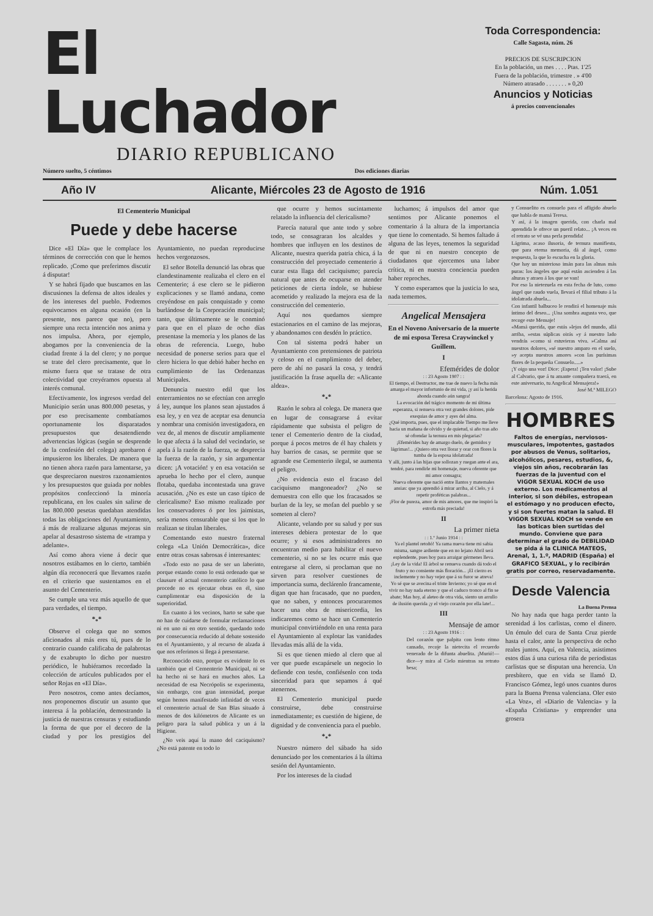El Luchador
DIARIO REPUBLICANO
Número suelto, 5 céntimos Dos ediciones diarias
Toda Correspondencia:
Calle Sagasta, núm. 26
PRECIOS DE SUSCRIPCION
En la población, un mes . . . . Ptas. 1'25
Fuera de la población, trimestre . » 4'00
Número atrasado . . . . . . . » 0,20
Anuncios y Noticias
á precios convencionales
Año IV Alicante, Miércoles 23 de Agosto de 1916 Núm. 1.051
El Cementerio Municipal
Puede y debe hacerse
Dice «El Día» que le complace los términos de corrección con que le hemos replicado. ¡Como que preferimos discutir á disputar!
Y se habrá fijado que buscamos en las discusiones la defensa de altos ideales y de los intereses del pueblo. Podremos equivocarnos en alguna ocasión (en la presente, nos parece que no), pero siempre una recta intención nos anima y nos impulsa. Ahora, por ejemplo, abogamos por la conveniencia de la ciudad frente á la del clero; y no porque se trate del clero precisamente, que lo mismo fuera que se tratase de otra colectividad que creyéramos opuesta al interés comunal.
Efectivamente, los ingresos verdad del Municipio serán unas 800.000 pesetas, y por eso precisamente combatíamos oportunamente los disparatados presupuestos que desatendiendo advertencias lógicas (según se desprende de la confesión del colega) aprobaron é impusieron los liberales. De manera que no tienen ahora razón para lamentarse, ya que despreciaron nuestros razonamientos y los presupuestos que guiada por nobles propósitos confeccionó la minoría republicana, en los cuales sin salirse de las 800.000 pesetas quedaban atendidas todas las obligaciones del Ayuntamiento, á más de realizarse algunas mejoras sin apelar al desastroso sistema de «trampa y adelante».
Así como ahora viene á decir que nosotros estábamos en lo cierto, también algún día reconocerá que llevamos razón en el criterio que sustentamos en el asunto del Cementerio.
Se cumple una vez más aquello de que para verdades, el tiempo.
*<sub>*</sub>*
Observe el colega que no somos aficionados al más eres tú, pues de lo contrario cuando calificaba de palabrotas y de exabrupto lo dicho por nuestro periódico, le hubiéramos recordado la colección de artículos publicados por el señor Rojas en «El Día».
Pero nosotros, como antes decíamos, nos proponemos discutir un asunto que interesa á la población, demostrando la justicia de nuestras censuras y estudiando la forma de que por el decoro de la ciudad y por los prestigios del Ayuntamiento, no puedan reproducirse hechos vergonzosos.
El señor Botella denunció las obras que clandestinamente realizaba el clero en el Cementerio; á ese clero se le pidieron explicaciones y se llamó andana, como creyéndose en país conquistado y como burlándose de la Corporación municipal; tanto, que últimamente se le conminó para que en el plazo de ocho días presentase la memoria y los planos de las obras de referencia. Luego, hubo necesidad de ponerse serios para que el clero hiciera lo que debió haber hecho en cumplimiento de las Ordenanzas Municipales.
Denuncia nuestro edil que los enterramientos no se efectúan con arreglo á ley, aunque los planos sean ajustados á esa ley, y en vez de aceptar esa denuncia y nombrar una comisión investigadora, en vez de, al menos de discutir ampliamente lo que afecta á la salud del vecindario, se apela á la razón de la fuerza, se desprecia la fuerza de la razón, y sin argumentar dicen: ¡A votación! y en esa votación se aprueba lo hecho por el clero, aunque flotaba, quedaba incontestada una grave acusación. ¿No es este un caso típico de clericalismo? Eso mismo realizado por los conservadores ó por los jaimistas, sería menos censurable que si los que lo realizan se titulan liberales.
Comentando esto nuestro fraternal colega «La Unión Democrática», dice entre otras cosas sabrosas é interesantes:
«Todo esto no pasa de ser un laberinto, porque estando como lo está ordenado que se clausure el actual cementerio católico lo que procede no es ejecutar obras en él, sino cumplimentar esa disposición de la superioridad.
En cuanto á los vecinos, harto se sabe que no han de cuidarse de formular reclamaciones ni en uno ni en otro sentido, quedando todo por consecuencia reducido al debate sostenido en el Ayuntamiento, y al recurso de alzada á que nos referimos si llega á presentarse.
Reconocido esto, porque es evidente lo es también que el Cementerio Municipal, ni se ha hecho ni se hará en muchos años. La necesidad de esa Necrópolis se experimenta, sin embargo, con gran intensidad, porque según hemos manifestado infinidad de veces el cementerio actual de San Blas situado á menos de dos kilómetros de Alicante es un peligro para la salud pública y un á la Higiene.
¿No veis aquí la mano del caciquismo? ¿No está patente en todo lo
que ocurre y hemos sucintamente relatado la influencia del clericalismo?
Parecía natural que ante todo y sobre todo, se consagraran los alcaldes y hombres que influyen en los destinos de Alicante, nuestra querida patria chica, á la construcción del proyectado cementerio á curar esta llaga del caciquismo; parecía natural que antes de ocuparse en atender peticiones de cierta índole, se hubiese acometido y realizado la mejora esa de la construcción del cementerio.
Aquí nos quedamos siempre estacionarios en el camino de las mejoras, y abandonamos con desdén lo práctico.
Con tal sistema podrá haber un Ayuntamiento con pretensiones de patriota y celoso en el cumplimiento del deber, pero de ahí no pasará la cosa, y tendrá justificación la frase aquella de: «Alicante aldea».
*<sub>*</sub>*
Razón le sobra al colega. De manera que en lugar de consagrarse á evitar rápidamente que subsista el peligro de tener el Cementerio dentro de la ciudad, porque á pocos metros de él hay chalets y hay barrios de casas, se permite que se agrande ese Cementerio ilegal, se aumenta el peligro.
¿No evidencia esto el fracaso del caciquismo mangoneador? ¿No se demuestra con ello que los fracasados se burlan de la ley, se mofan del pueblo y se someten al clero?
Alicante, velando por su salud y por sus intereses debiera protestar de lo que ocurre; y si esos administradores no encuentran medio para habilitar el nuevo cementerio, si no se les ocurre más que entregarse al clero, si proclaman que no sirven para resolver cuestiones de importancia suma, declárenlo francamente, digan que han fracasado, que no pueden, que no saben, y entonces procuraremos hacer una obra de misericordia, les indicaremos como se hace un Cementerio municipal convirtiéndolo en una renta para el Ayuntamiento al explotar las vanidades llevadas más allá de la vida.
Si es que tienen miedo al clero que al ver que puede escapársele un negocio lo defiende con tesón, confiésenlo con toda sinceridad para que sepamos á qué atenernos.
El Cementerio municipal puede construirse, debe construirse inmediatamente; es cuestión de higiene, de dignidad y de conveniencia para el pueblo.
*<sub>*</sub>*
Nuestro número del sábado ha sido denunciado por los comentarios á la última sesión del Ayuntamiento.
Por los intereses de la ciudad
luchamos; á impulsos del amor que sentimos por Alicante ponemos el comentario á la altura de la importancia que tiene lo comentado. Si hemos faltado á alguna de las leyes, tenemos la seguridad de que ni en nuestro concepto de ciudadanos que ejercemos una labor crítica, ni en nuestra conciencia pueden haber reproches.
Y como esperamos que la justicia lo sea, nada tememos.
Angelical Mensajera
En el Noveno Aniversario de la muerte de mi esposa Teresa Craywinckel y Guillem.
I
Efemérides de dolor
: : 23 Agosto 1907 : :
El tiempo, el Destructor, me trae de nuevo la fecha más amarga el mayor infortunio de mi vida, ¡y así la herida ahonda cuando aún sangra!
La evocación del trágico momento de mi última esperanza, si renueva otra vez grandes dolores, pide exequias de amor y ayes del alma.
¿Qué importa, pues, que el implacable Tiempo me lleve hacia un mañana de olvido y de quietud, si año tras año sé ofrendar la ternura en mis plegarias?
¡Efemérides hay de amargo duelo, de gemidos y lágrimas!... ¡Quiero otra vez llorar y orar con flores la tumba de la esposa idolatrada!
Y allí, junto á las hijas que sollozan y ruegan ante el ara, tendré, para rendirle mi homenaje, nueva oferente que mi amor consagra;
Nueva oferente que nació entre llantos y maternales ansias: que ya aprendió á mirar arriba, al Cielo, y á repetir proféticas palabras...
¡Flor de pureza, amor de mis amores, que me inspiró la estrofa más preciada!
II
La primer nieta
: : 1.º Junio 1914 : :
Ya el plantel retoñó! Ya rama nueva tiene mi sabia misma, sangre ardiente que en no lejano Abril será esplendente, pues hoy para arraigar gérmenes lleva.
¡Ley de la vida! El árbol se renueva cuando dá todo el fruto y no consiente más floración... ¡El cierzo es inclemente y no hay vejez que á su furor se atreva!
Yo sé que se avecina el triste Invierno; yo sé que en el vivir no hay nada eterno y que el caduco tronco al fin se abate; Mas hoy, al aleteo de otra vida, siento un arrullo de ilusión querida ¡y el viejo corazón por ella late!...
III
Mensaje de amor
: : 23 Agosto 1916 : :
Del corazón que palpita con lento ritmo cansado, recoje la nietecita el recuerdo venerado de la difunta abuelita. ¡Murió!—dice—y mira al Cielo mientras su retrato besa;
y Consuelito es consuelo para el afligido abuelo que habla de mamá Teresa.
Y así, á la imagen querida, con charla mal aprendida le ofrece un pueril relato... ¡A veces en el retrato se vé una perla prendida!
Lágrima, acaso ilusoria, de ternura manifiesta, que para eterna memoria, dá al ángel, como respuesta, la que lo escucha en la gloria.
Que hay un misterioso imán para las almas más puras: los ángeles que aquí están ascienden á las alturas y atraen á los que se van!
Por eso la nietezuela en esta fecha de luto, como ángel que raudo vuela, llevará el filial tributo á la idolatrada abuela...
Con infantil balbuceo le rendirá el homenaje más íntimo del deseo... ¡Una sombra augusta veo, que recoge este Mensaje!
«Mamá querida, que estás »lejos del mundo, allá arriba, »estas súplicas oirás »y á nuestro lado vendrás »como si estuvieras viva. »Calma así nuestros dolores, »sé nuestro amparo en el suelo, »y acepta nuestros amores »con las purísimas flores de la pequeña Consuelo.....»
¡Y oigo una voz! Dice: ¡Espera! ¡Ten valor! ¡Sube al Calvario, que á tu amante compañera traerá, en este aniversario, tu Angelical Mensajera!»
José M.ª MILEGO
Barcelona: Agosto de 1916.
HOMBRES
Faltos de energías, nerviosos-musculares, impotentes, gastados por abusos de Venus, solitarios, alcohólicos, pesares, estudios, &, viejos sin años, recobrarán las fuerzas de la juventud con el VIGOR SEXUAL KOCH de uso externo. Los medicamentos al interior, si son débiles, estropean el estómago y no producen efecto, y si son fuertes matan la salud. El VIGOR SEXUAL KOCH se vende en las boticas bien surtidas del mundo. Conviene que para determinar el grado de DEBILIDAD se pida á la CLINICA MATEOS, Arenal, 1, 1.º, MADRID (España) el GRAFICO SEXUAL, y lo recibirán gratis por correo, reservadamente.
Desde Valencia
La Buena Prensa
No hay nada que haga perder tanto la serenidad á los carlistas, como el dinero. Un émulo del cura de Santa Cruz pierde hasta el calor, ante la perspectiva de ocho reales juntos. Aquí, en Valencia, asistimos estos días á una curiosa riña de periodistas carlistas que se disputan una herencia. Un presbítero, que en vida se llamó D. Francisco Gómez, legó unos cuantos duros para la Buena Prensa valenciana. Oler esto «La Voz», el «Diario de Valencia» y la «España Cristiana» y emprender una grosera